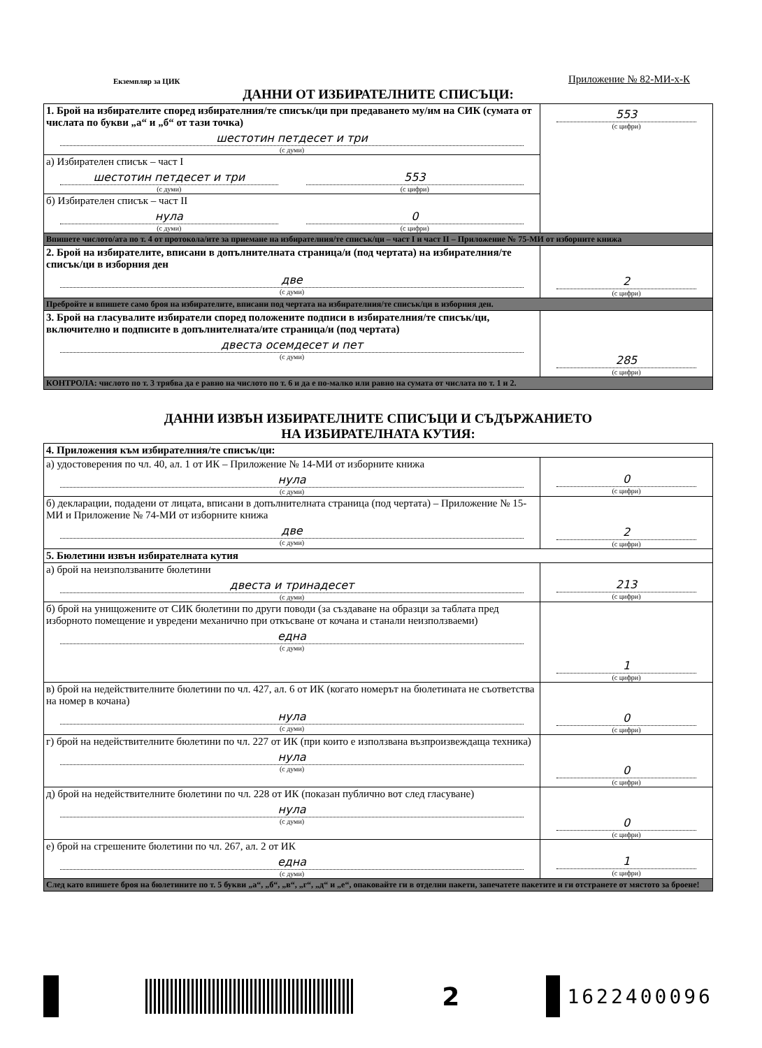Екземпляр за ЦИК Приложение № 82-МИ-х-К
ДАННИ ОТ ИЗБИРАТЕЛНИТЕ СПИСЪЦИ:
| 1. Брой на избирателите според избирателния/те списък/ци при предаването му/им на СИК (сумата от числата по букви „а“ и „б“ от тази точка) шестотин петдесет и три (с думи) | 553 (с цифри) |
| а) Избирателен списък – част I шестотин петдесет и три (с думи) 553 (с цифри) | |
| б) Избирателен списък – част II нула (с думи) 0 (с цифри) | |
| Впишете числото/ата по т. 4 от протокола/ите за приемане на избирателния/те списък/ци – част I и част II – Приложение № 75-МИ от изборните книжа | |
| 2. Брой на избирателите, вписани в допълнителната страница/и (под чертата) на избирателния/те списък/ци в изборния ден две (с думи) | 2 (с цифри) |
| Пребройте и впишете само броя на избирателите, вписани под чертата на избирателния/те списък/ци в изборния ден. | |
| 3. Брой на гласувалите избиратели според положените подписи в избирателния/те списък/ци, включително и подписите в допълнителната/ите страница/и (под чертата) двеста осемдесет и пет (с думи) | 285 (с цифри) |
| КОНТРОЛА: числото по т. 3 трябва да е равно на числото по т. 6 и да е по-малко или равно на сумата от числата по т. 1 и 2. | |
ДАННИ ИЗВЪН ИЗБИРАТЕЛНИТЕ СПИСЪЦИ И СЪДЪРЖАНИЕТО
НА ИЗБИРАТЕЛНАТА КУТИЯ:
| 4. Приложения към избирателния/те списък/ци: | |
| а) удостоверения по чл. 40, ал. 1 от ИК – Приложение № 14-МИ от изборните книжа нула (с думи) | 0 (с цифри) |
| б) декларации, подадени от лицата, вписани в допълнителната страница (под чертата) – Приложение № 15-МИ и Приложение № 74-МИ от изборните книжа две (с думи) | 2 (с цифри) |
| 5. Бюлетини извън избирателната кутия | |
| а) брой на неизползваните бюлетини двеста и тринадесет (с думи) | 213 (с цифри) |
| б) брой на унищожените от СИК бюлетини по други поводи (за създаване на образци за таблата пред изборното помещение и увредени механично при откъсване от кочана и станали неизползваеми) една (с думи) | 1 (с цифри) |
| в) брой на недействителните бюлетини по чл. 427, ал. 6 от ИК (когато номерът на бюлетината не съответства на номер в кочана) нула (с думи) | 0 (с цифри) |
| г) брой на недействителните бюлетини по чл. 227 от ИК (при които е използвана възпроизвеждаща техника) нула (с думи) | 0 (с цифри) |
| д) брой на недействителните бюлетини по чл. 228 от ИК (показан публично вот след гласуване) нула (с думи) | 0 (с цифри) |
| е) брой на сгрешените бюлетини по чл. 267, ал. 2 от ИК една (с думи) | 1 (с цифри) |
| След като впишете броя на бюлетините по т. 5 букви „а“, „б“, „в“, „г“, „д“ и „е“, опаковайте ги в отделни пакети, запечатете пакетите и ги отстранете от мястото за броене! | |
2
1622400096